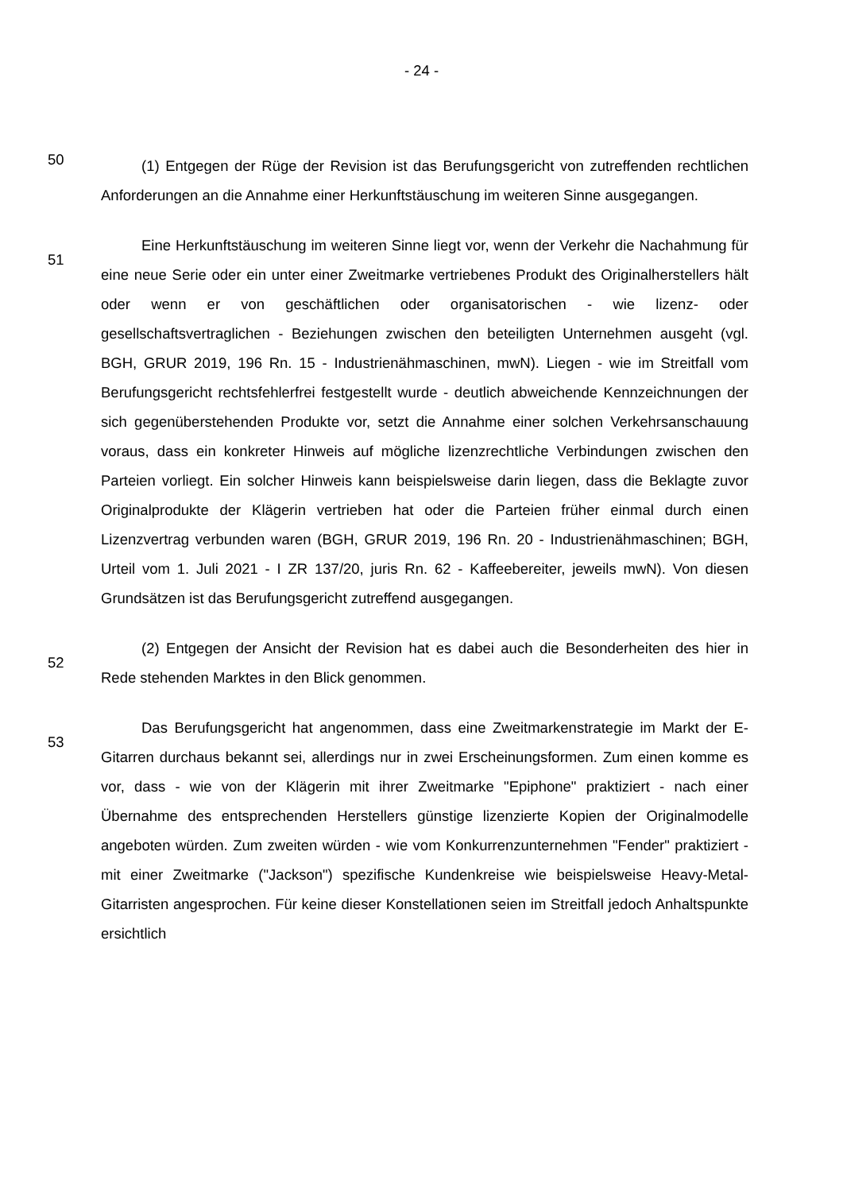- 24 -
50
(1) Entgegen der Rüge der Revision ist das Berufungsgericht von zutreffenden rechtlichen Anforderungen an die Annahme einer Herkunftstäuschung im weiteren Sinne ausgegangen.
51
Eine Herkunftstäuschung im weiteren Sinne liegt vor, wenn der Verkehr die Nachahmung für eine neue Serie oder ein unter einer Zweitmarke vertriebenes Produkt des Originalherstellers hält oder wenn er von geschäftlichen oder organisatorischen - wie lizenz- oder gesellschaftsvertraglichen - Beziehungen zwischen den beteiligten Unternehmen ausgeht (vgl. BGH, GRUR 2019, 196 Rn. 15 - Industrienähmaschinen, mwN). Liegen - wie im Streitfall vom Berufungsgericht rechtsfehlerfrei festgestellt wurde - deutlich abweichende Kennzeichnungen der sich gegenüberstehenden Produkte vor, setzt die Annahme einer solchen Verkehrsanschauung voraus, dass ein konkreter Hinweis auf mögliche lizenzrechtliche Verbindungen zwischen den Parteien vorliegt. Ein solcher Hinweis kann beispielsweise darin liegen, dass die Beklagte zuvor Originalprodukte der Klägerin vertrieben hat oder die Parteien früher einmal durch einen Lizenzvertrag verbunden waren (BGH, GRUR 2019, 196 Rn. 20 - Industrienähmaschinen; BGH, Urteil vom 1. Juli 2021 - I ZR 137/20, juris Rn. 62 - Kaffeebereiter, jeweils mwN). Von diesen Grundsätzen ist das Berufungsgericht zutreffend ausgegangen.
52
(2) Entgegen der Ansicht der Revision hat es dabei auch die Besonderheiten des hier in Rede stehenden Marktes in den Blick genommen.
53
Das Berufungsgericht hat angenommen, dass eine Zweitmarkenstrategie im Markt der E-Gitarren durchaus bekannt sei, allerdings nur in zwei Erscheinungsformen. Zum einen komme es vor, dass - wie von der Klägerin mit ihrer Zweitmarke "Epiphone" praktiziert - nach einer Übernahme des entsprechenden Herstellers günstige lizenzierte Kopien der Originalmodelle angeboten würden. Zum zweiten würden - wie vom Konkurrenzunternehmen "Fender" praktiziert - mit einer Zweitmarke ("Jackson") spezifische Kundenkreise wie beispielsweise Heavy-Metal-Gitarristen angesprochen. Für keine dieser Konstellationen seien im Streitfall jedoch Anhaltspunkte ersichtlich